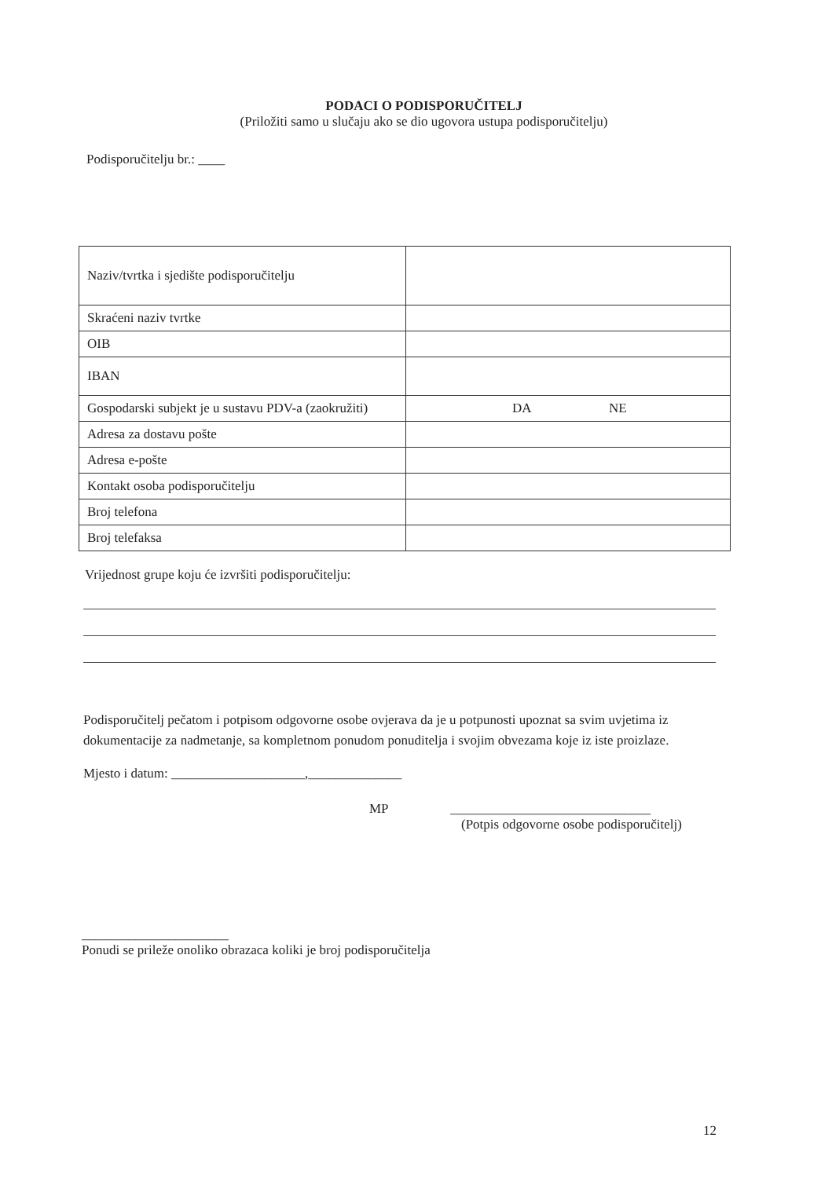PODACI O PODISPORUČITELJ
(Priložiti samo u slučaju ako se dio ugovora ustupa podisporučitelju)
Podisporučitelju br.: ____
| Naziv/tvrtka i sjedište podisporučitelju | |
| Skraćeni naziv tvrtke | |
| OIB | |
| IBAN | |
| Gospodarski subjekt je u sustavu PDV-a (zaokružiti) | DA NE |
| Adresa za dostavu pošte | |
| Adresa e-pošte | |
| Kontakt osoba podisporučitelju | |
| Broj telefona | |
| Broj telefaksa | |
Vrijednost grupe koju će izvršiti podisporučitelju:
Podisporučitelj pečatom i potpisom odgovorne osobe ovjerava da je u potpunosti upoznat sa svim uvjetima iz dokumentacije za nadmetanje, sa kompletnom ponudom ponuditelja i svojim obvezama koje iz iste proizlaze.
Mjesto i datum: ____________________,______________
MP ______________________________
(Potpis odgovorne osobe podisporučitelj)
______________________
Ponudi se prileže onoliko obrazaca koliki je broj podisporučitelja
12